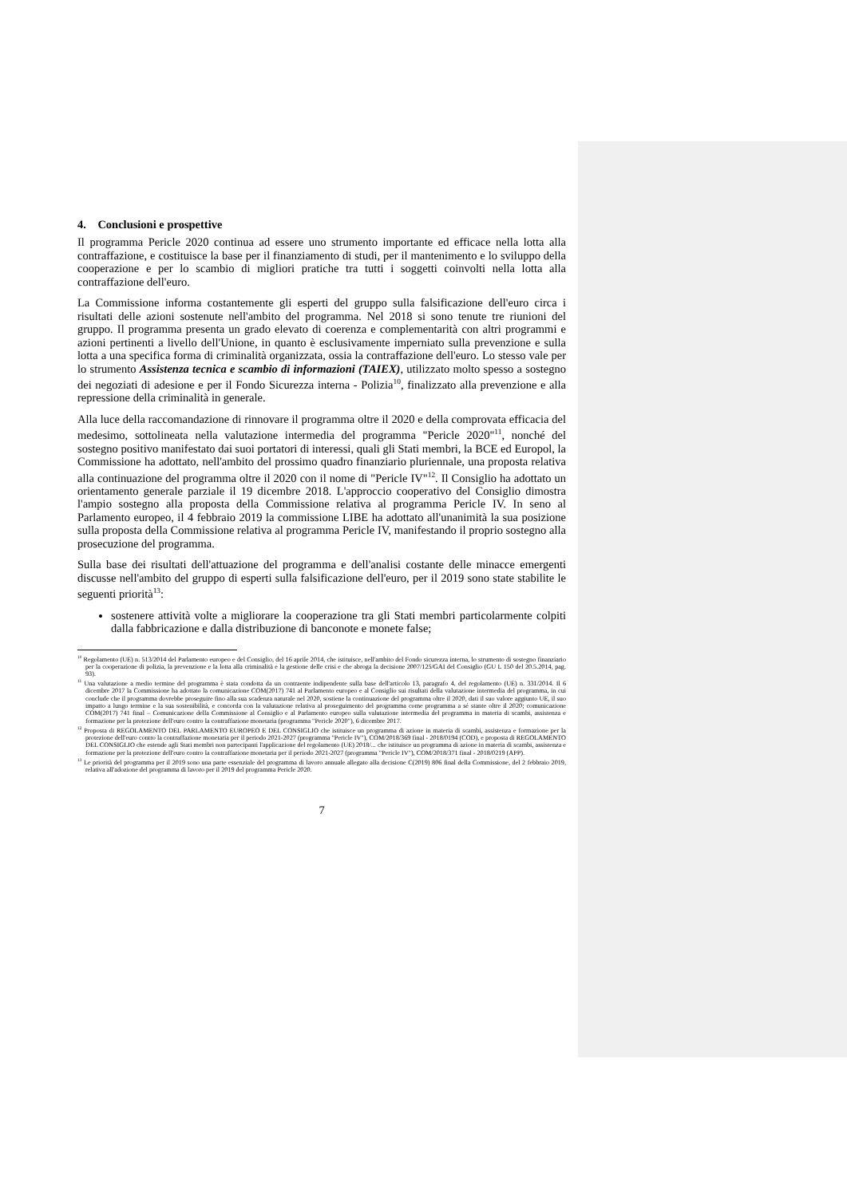4. Conclusioni e prospettive
Il programma Pericle 2020 continua ad essere uno strumento importante ed efficace nella lotta alla contraffazione, e costituisce la base per il finanziamento di studi, per il mantenimento e lo sviluppo della cooperazione e per lo scambio di migliori pratiche tra tutti i soggetti coinvolti nella lotta alla contraffazione dell'euro.
La Commissione informa costantemente gli esperti del gruppo sulla falsificazione dell'euro circa i risultati delle azioni sostenute nell'ambito del programma. Nel 2018 si sono tenute tre riunioni del gruppo. Il programma presenta un grado elevato di coerenza e complementarità con altri programmi e azioni pertinenti a livello dell'Unione, in quanto è esclusivamente imperniato sulla prevenzione e sulla lotta a una specifica forma di criminalità organizzata, ossia la contraffazione dell'euro. Lo stesso vale per lo strumento Assistenza tecnica e scambio di informazioni (TAIEX), utilizzato molto spesso a sostegno dei negoziati di adesione e per il Fondo Sicurezza interna - Polizia<sup>10</sup>, finalizzato alla prevenzione e alla repressione della criminalità in generale.
Alla luce della raccomandazione di rinnovare il programma oltre il 2020 e della comprovata efficacia del medesimo, sottolineata nella valutazione intermedia del programma "Pericle 2020"<sup>11</sup>, nonché del sostegno positivo manifestato dai suoi portatori di interessi, quali gli Stati membri, la BCE ed Europol, la Commissione ha adottato, nell'ambito del prossimo quadro finanziario pluriennale, una proposta relativa alla continuazione del programma oltre il 2020 con il nome di "Pericle IV"<sup>12</sup>. Il Consiglio ha adottato un orientamento generale parziale il 19 dicembre 2018. L'approccio cooperativo del Consiglio dimostra l'ampio sostegno alla proposta della Commissione relativa al programma Pericle IV. In seno al Parlamento europeo, il 4 febbraio 2019 la commissione LIBE ha adottato all'unanimità la sua posizione sulla proposta della Commissione relativa al programma Pericle IV, manifestando il proprio sostegno alla prosecuzione del programma.
Sulla base dei risultati dell'attuazione del programma e dell'analisi costante delle minacce emergenti discusse nell'ambito del gruppo di esperti sulla falsificazione dell'euro, per il 2019 sono state stabilite le seguenti priorità<sup>13</sup>:
sostenere attività volte a migliorare la cooperazione tra gli Stati membri particolarmente colpiti dalla fabbricazione e dalla distribuzione di banconote e monete false;
<sup>10</sup> Regolamento (UE) n. 513/2014 del Parlamento europeo e del Consiglio, del 16 aprile 2014, che istituisce, nell'ambito del Fondo sicurezza interna, lo strumento di sostegno finanziario per la cooperazione di polizia, la prevenzione e la lotta alla criminalità e la gestione delle crisi e che abroga la decisione 2007/125/GAI del Consiglio (GU L 150 del 20.5.2014, pag. 93).
<sup>11</sup> Una valutazione a medio termine del programma è stata condotta da un contraente indipendente sulla base dell'articolo 13, paragrafo 4, del regolamento (UE) n. 331/2014. Il 6 dicembre 2017 la Commissione ha adottato la comunicazione COM(2017) 741 al Parlamento europeo e al Consiglio sui risultati della valutazione intermedia del programma, in cui conclude che il programma dovrebbe proseguire fino alla sua scadenza naturale nel 2020, sostiene la continuazione del programma oltre il 2020, dati il suo valore aggiunto UE, il suo impatto a lungo termine e la sua sostenibilità, e concorda con la valutazione relativa al proseguimento del programma come programma a sé stante oltre il 2020; comunicazione COM(2017) 741 final – Comunicazione della Commissione al Consiglio e al Parlamento europeo sulla valutazione intermedia del programma in materia di scambi, assistenza e formazione per la protezione dell'euro contro la contraffazione monetaria (programma "Pericle 2020"), 6 dicembre 2017.
<sup>12</sup> Proposta di REGOLAMENTO DEL PARLAMENTO EUROPEO E DEL CONSIGLIO che istituisce un programma di azione in materia di scambi, assistenza e formazione per la protezione dell'euro contro la contraffazione monetaria per il periodo 2021-2027 (programma "Pericle IV"), COM/2018/369 final - 2018/0194 (COD), e proposta di REGOLAMENTO DEL CONSIGLIO che estende agli Stati membri non partecipanti l'applicazione del regolamento (UE) 2018/... che istituisce un programma di azione in materia di scambi, assistenza e formazione per la protezione dell'euro contro la contraffazione monetaria per il periodo 2021-2027 (programma "Pericle IV"), COM/2018/371 final - 2018/0219 (APP).
<sup>13</sup> Le priorità del programma per il 2019 sono una parte essenziale del programma di lavoro annuale allegato alla decisione C(2019) 806 final della Commissione, del 2 febbraio 2019, relativa all'adozione del programma di lavoro per il 2019 del programma Pericle 2020.
7